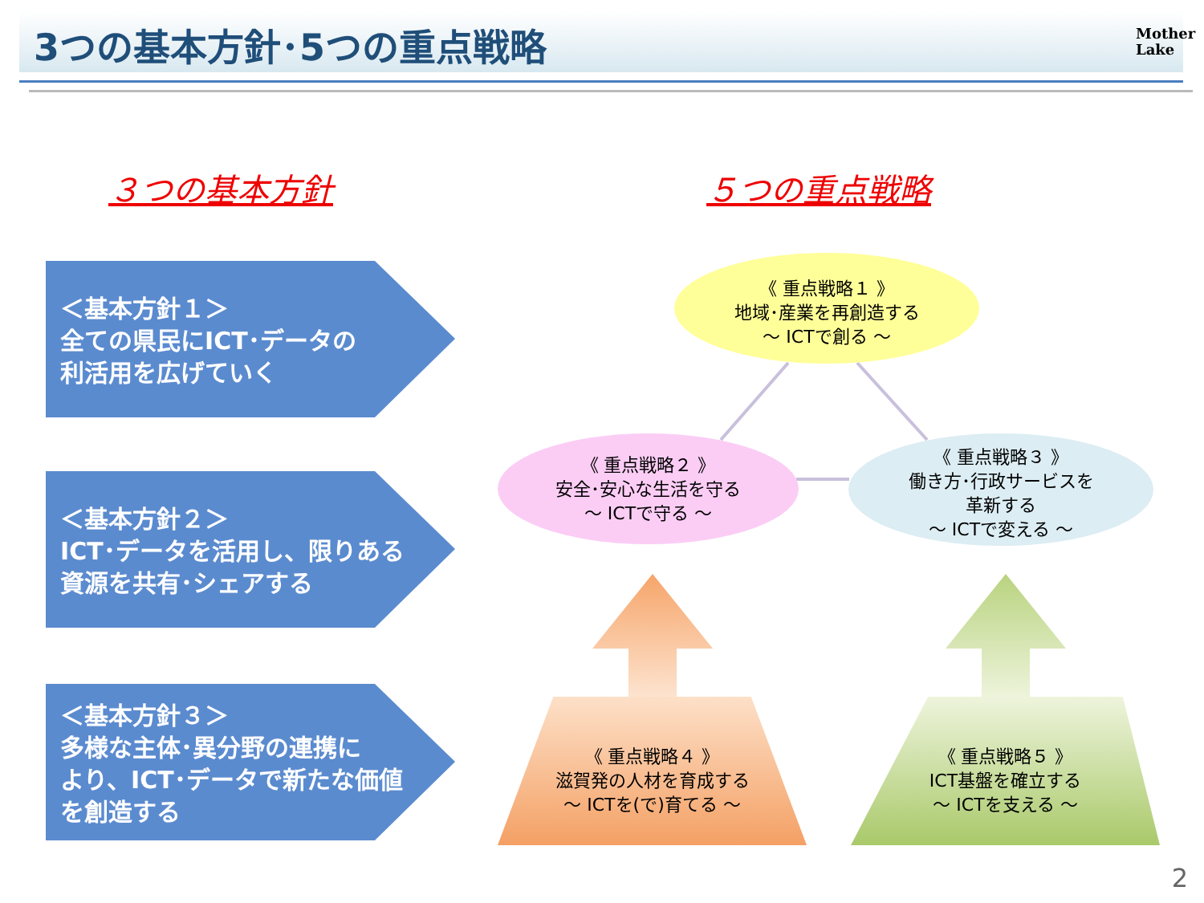3つの基本方針･5つの重点戦略
Mother
Lake
３つの基本方針 ５つの重点戦略
＜基本方針１＞
全ての県民にICT･データの
利活用を広げていく
＜基本方針２＞
ICT･データを活用し、限りある
資源を共有･シェアする
＜基本方針３＞
多様な主体･異分野の連携に
より、ICT･データで新たな価値
を創造する
《 重点戦略１ 》
地域･産業を再創造する
～ ICTで創る ～
《 重点戦略２ 》
安全･安心な生活を守る
～ ICTで守る ～
《 重点戦略３ 》
働き方･行政サービスを
革新する
～ ICTで変える ～
《 重点戦略４ 》
滋賀発の人材を育成する
～ ICTを(で)育てる ～
《 重点戦略５ 》
ICT基盤を確立する
～ ICTを支える ～
2